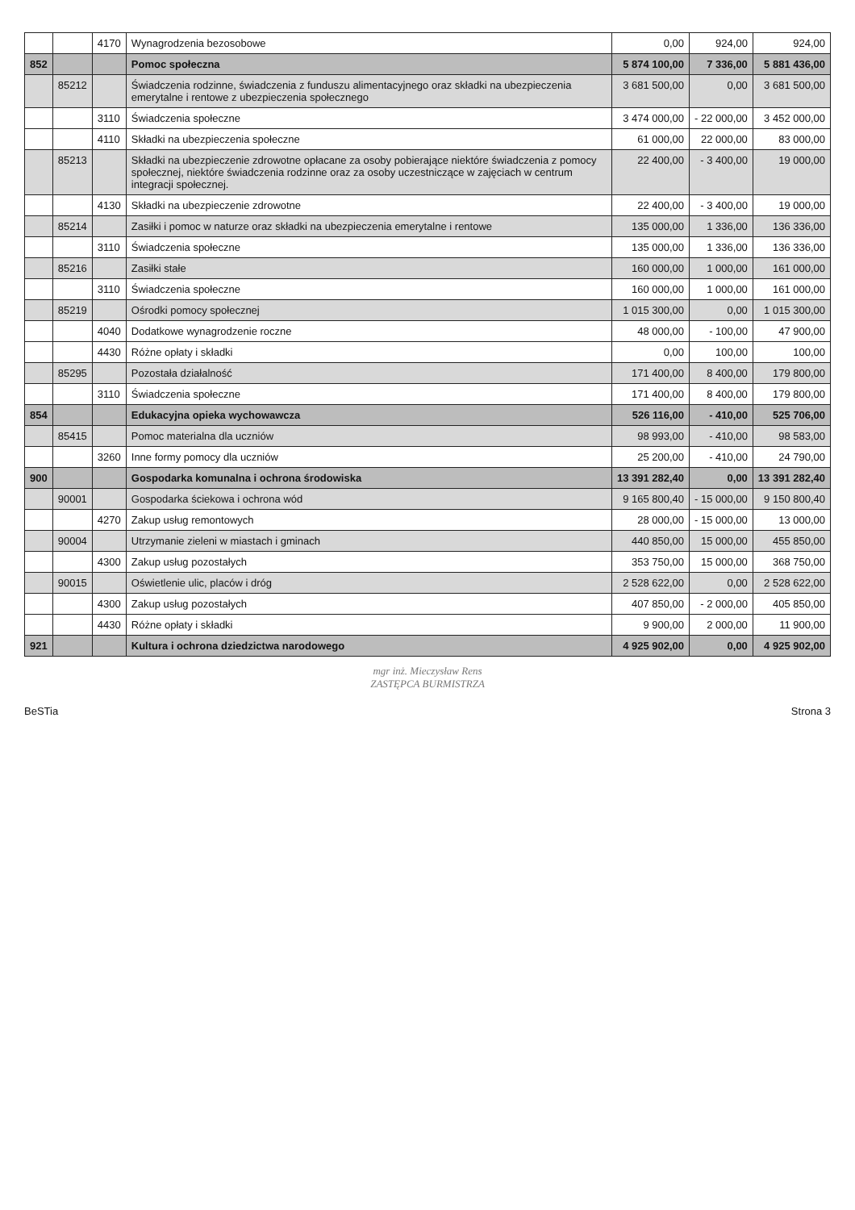| | | 4170 | Wynagrodzenia bezosobowe | 0,00 | 924,00 | 924,00 |
| 852 | | | Pomoc społeczna | 5 874 100,00 | 7 336,00 | 5 881 436,00 |
| | 85212 | | Świadczenia rodzinne, świadczenia z funduszu alimentacyjnego oraz składki na ubezpieczenia emerytalne i rentowe z ubezpieczenia społecznego | 3 681 500,00 | 0,00 | 3 681 500,00 |
| | | 3110 | Świadczenia społeczne | 3 474 000,00 | - 22 000,00 | 3 452 000,00 |
| | | 4110 | Składki na ubezpieczenia społeczne | 61 000,00 | 22 000,00 | 83 000,00 |
| | 85213 | | Składki na ubezpieczenie zdrowotne opłacane za osoby pobierające niektóre świadczenia z pomocy społecznej, niektóre świadczenia rodzinne oraz za osoby uczestniczące w zajęciach w centrum integracji społecznej. | 22 400,00 | - 3 400,00 | 19 000,00 |
| | | 4130 | Składki na ubezpieczenie zdrowotne | 22 400,00 | - 3 400,00 | 19 000,00 |
| | 85214 | | Zasiłki i pomoc w naturze oraz składki na ubezpieczenia emerytalne i rentowe | 135 000,00 | 1 336,00 | 136 336,00 |
| | | 3110 | Świadczenia społeczne | 135 000,00 | 1 336,00 | 136 336,00 |
| | 85216 | | Zasiłki stałe | 160 000,00 | 1 000,00 | 161 000,00 |
| | | 3110 | Świadczenia społeczne | 160 000,00 | 1 000,00 | 161 000,00 |
| | 85219 | | Ośrodki pomocy społecznej | 1 015 300,00 | 0,00 | 1 015 300,00 |
| | | 4040 | Dodatkowe wynagrodzenie roczne | 48 000,00 | - 100,00 | 47 900,00 |
| | | 4430 | Różne opłaty i składki | 0,00 | 100,00 | 100,00 |
| | 85295 | | Pozostała działalność | 171 400,00 | 8 400,00 | 179 800,00 |
| | | 3110 | Świadczenia społeczne | 171 400,00 | 8 400,00 | 179 800,00 |
| 854 | | | Edukacyjna opieka wychowawcza | 526 116,00 | - 410,00 | 525 706,00 |
| | 85415 | | Pomoc materialna dla uczniów | 98 993,00 | - 410,00 | 98 583,00 |
| | | 3260 | Inne formy pomocy dla uczniów | 25 200,00 | - 410,00 | 24 790,00 |
| 900 | | | Gospodarka komunalna i ochrona środowiska | 13 391 282,40 | 0,00 | 13 391 282,40 |
| | 90001 | | Gospodarka ściekowa i ochrona wód | 9 165 800,40 | - 15 000,00 | 9 150 800,40 |
| | | 4270 | Zakup usług remontowych | 28 000,00 | - 15 000,00 | 13 000,00 |
| | 90004 | | Utrzymanie zieleni w miastach i gminach | 440 850,00 | 15 000,00 | 455 850,00 |
| | | 4300 | Zakup usług pozostałych | 353 750,00 | 15 000,00 | 368 750,00 |
| | 90015 | | Oświetlenie ulic, placów i dróg | 2 528 622,00 | 0,00 | 2 528 622,00 |
| | | 4300 | Zakup usług pozostałych | 407 850,00 | - 2 000,00 | 405 850,00 |
| | | 4430 | Różne opłaty i składki | 9 900,00 | 2 000,00 | 11 900,00 |
| 921 | | | Kultura i ochrona dziedzictwa narodowego | 4 925 902,00 | 0,00 | 4 925 902,00 |
mgr inż. Mieczysław Rens
ZASTĘPCA BURMISTRZA
BeSTia Strona 3